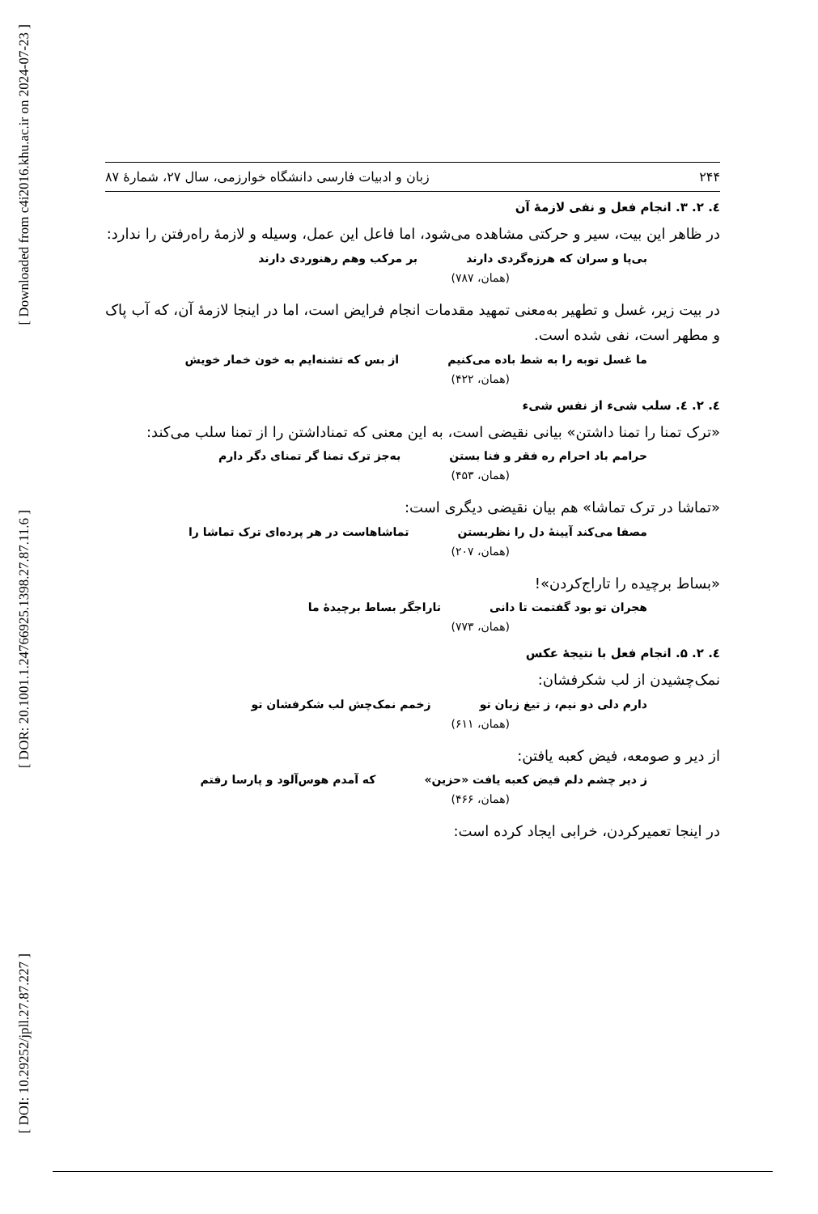[ Downloaded from c4i2016.khu.ac.ir on 2024-07-23 ]
[ DOR: 20.1001.1.24766925.1398.27.87.11.6 ]
[ DOI: 10.29252/jpll.27.87.227 ]
۲۴۴ زبان و ادبیات فارسی دانشگاه خوارزمی، سال ۲۷، شمارهٔ ۸۷
٤. ۲. ۳. انجام فعل و نفی لازمهٔ آن
در ظاهر این بیت، سیر و حرکتی مشاهده می‌شود، اما فاعل این عمل، وسیله و لازمهٔ راه‌رفتن را ندارد:
بی‌پا و سران که هرزه‌گردی دارند بر مرکب وهم رهنوردی دارند
(همان، ۷۸۷)
در بیت زیر، غسل و تطهیر به‌معنی تمهید مقدمات انجام فرایض است، اما در اینجا لازمهٔ آن، که آب پاک و مطهر است، نفی شده است.
ما غسل توبه را به شط باده می‌کنیم از بس که تشنه‌ایم به خون خمار خویش
(همان، ۴۲۲)
٤. ۲. ٤. سلب شیء از نفس شیء
«ترک تمنا را تمنا داشتن» بیانی نقیضی است، به این معنی که تمناداشتن را از تمنا سلب می‌کند:
حرامم باد احرام ره فقر و فنا بستن به‌جز ترک تمنا گر تمنای دگر دارم
(همان، ۴۵۳)
«تماشا در ترک تماشا» هم بیان نقیضی دیگری است:
مصفا می‌کند آیینهٔ دل را نظربستن تماشاهاست در هر پرده‌ای ترک تماشا را
(همان، ۲۰۷)
«بساط برچیده را تاراج‌کردن»!
هجران تو بود گفتمت تا دانی تاراجگر بساط برچیدهٔ ما
(همان، ۷۷۳)
٤. ۲. ۵. انجام فعل با نتیجهٔ عکس
نمک‌چشیدن از لب شکرفشان:
دارم دلی دو نیم، ز تیغ زبان تو زخمم نمک‌چش لب شکرفشان تو
(همان، ۶۱۱)
از دیر و صومعه، فیض کعبه یافتن:
ز دیر چشم دلم فیض کعبه یافت «حزین» که آمدم هوس‌آلود و پارسا رفتم
(همان، ۴۶۶)
در اینجا تعمیرکردن، خرابی ایجاد کرده است: